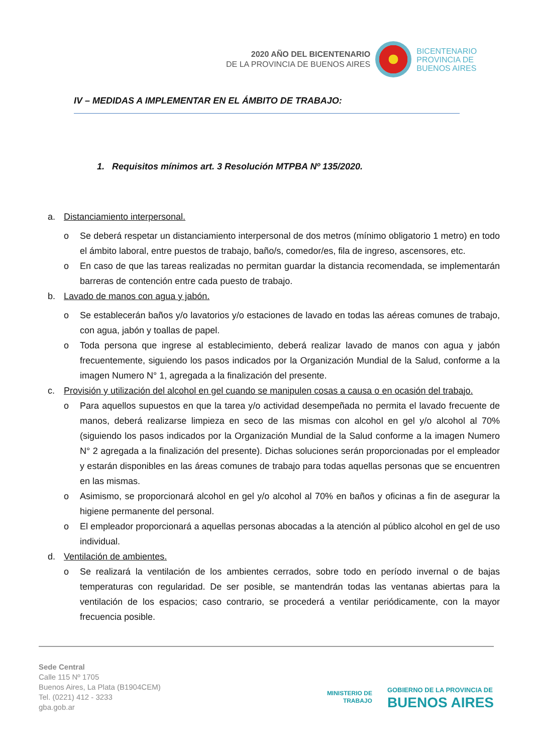2020 AÑO DEL BICENTENARIO
DE LA PROVINCIA DE BUENOS AIRES
BICENTENARIO
PROVINCIA DE
BUENOS AIRES
IV – MEDIDAS A IMPLEMENTAR EN EL ÁMBITO DE TRABAJO:
1. Requisitos mínimos art. 3 Resolución MTPBA Nº 135/2020.
a. Distanciamiento interpersonal.
o Se deberá respetar un distanciamiento interpersonal de dos metros (mínimo obligatorio 1 metro) en todo el ámbito laboral, entre puestos de trabajo, baño/s, comedor/es, fila de ingreso, ascensores, etc.
o En caso de que las tareas realizadas no permitan guardar la distancia recomendada, se implementarán barreras de contención entre cada puesto de trabajo.
b. Lavado de manos con agua y jabón.
o Se establecerán baños y/o lavatorios y/o estaciones de lavado en todas las aéreas comunes de trabajo, con agua, jabón y toallas de papel.
o Toda persona que ingrese al establecimiento, deberá realizar lavado de manos con agua y jabón frecuentemente, siguiendo los pasos indicados por la Organización Mundial de la Salud, conforme a la imagen Numero N° 1, agregada a la finalización del presente.
c. Provisión y utilización del alcohol en gel cuando se manipulen cosas a causa o en ocasión del trabajo.
o Para aquellos supuestos en que la tarea y/o actividad desempeñada no permita el lavado frecuente de manos, deberá realizarse limpieza en seco de las mismas con alcohol en gel y/o alcohol al 70% (siguiendo los pasos indicados por la Organización Mundial de la Salud conforme a la imagen Numero N° 2 agregada a la finalización del presente). Dichas soluciones serán proporcionadas por el empleador y estarán disponibles en las áreas comunes de trabajo para todas aquellas personas que se encuentren en las mismas.
o Asimismo, se proporcionará alcohol en gel y/o alcohol al 70% en baños y oficinas a fin de asegurar la higiene permanente del personal.
o El empleador proporcionará a aquellas personas abocadas a la atención al público alcohol en gel de uso individual.
d. Ventilación de ambientes.
o Se realizará la ventilación de los ambientes cerrados, sobre todo en período invernal o de bajas temperaturas con regularidad. De ser posible, se mantendrán todas las ventanas abiertas para la ventilación de los espacios; caso contrario, se procederá a ventilar periódicamente, con la mayor frecuencia posible.
Sede Central
Calle 115 Nº 1705
Buenos Aires, La Plata (B1904CEM)
Tel. (0221) 412 - 3233
gba.gob.ar
MINISTERIO DE
TRABAJO
GOBIERNO DE LA PROVINCIA DE
BUENOS AIRES